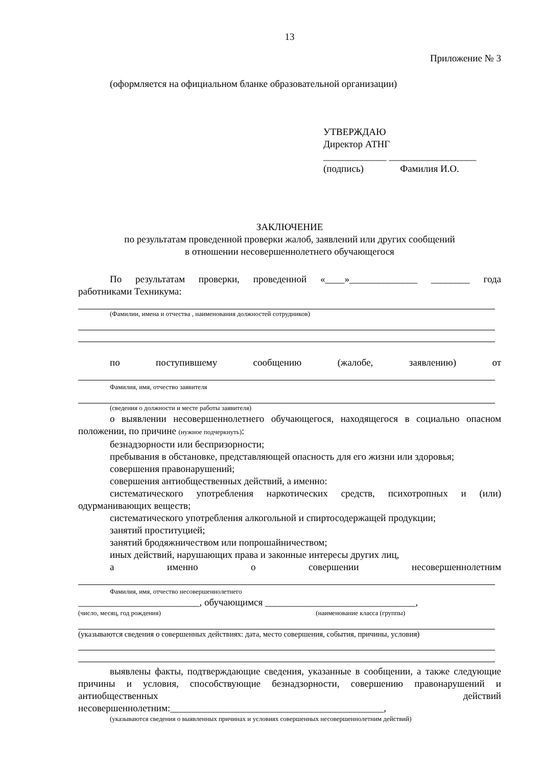13
Приложение № 3
(оформляется на официальном бланке образовательной организации)
УТВЕРЖДАЮ
Директор АТНГ
_____________ __________________
(подпись) Фамилия И.О.
ЗАКЛЮЧЕНИЕ
по результатам проведенной проверки жалоб, заявлений или других сообщений
в отношении несовершеннолетнего обучающегося
По результатам проверки, проведенной «____»______________ ________ года
работниками Техникума:
(Фамилии, имена и отчества , наименования должностей сотрудников)
по поступившему сообщению (жалобе, заявлению) от
Фамилия, имя, отчество заявителя
(сведения о должности и месте работы заявителя)
о выявлении несовершеннолетнего обучающегося, находящегося в социально опасном положении, по причине (нужное подчеркнуть):
безнадзорности или беспризорности;
пребывания в обстановке, представляющей опасность для его жизни или здоровья;
совершения правонарушений;
совершения антиобщественных действий, а именно:
систематического употребления наркотических средств, психотропных и (или) одурманивающих веществ;
систематического употребления алкогольной и спиртосодержащей продукции;
занятий проституцией;
занятий бродяжничеством или попрошайничеством;
иных действий, нарушающих права и законные интересы других лиц,
а именно о совершении несовершеннолетним
Фамилия, имя, отчество несовершеннолетнего
_________________________, обучающимся _______________________________,
(число, месяц, год рождения) (наименование класса (группы)
(указываются сведения о совершенных действиях: дата, место совершения, события, причины, условия)
выявлены факты, подтверждающие сведения, указанные в сообщении, а также следующие причины и условия, способствующие безнадзорности, совершению правонарушений и антиобщественных действий несовершеннолетним:____________________________________________,
(указываются сведения о выявленных причинах и условиях совершенных несовершеннолетним действий)